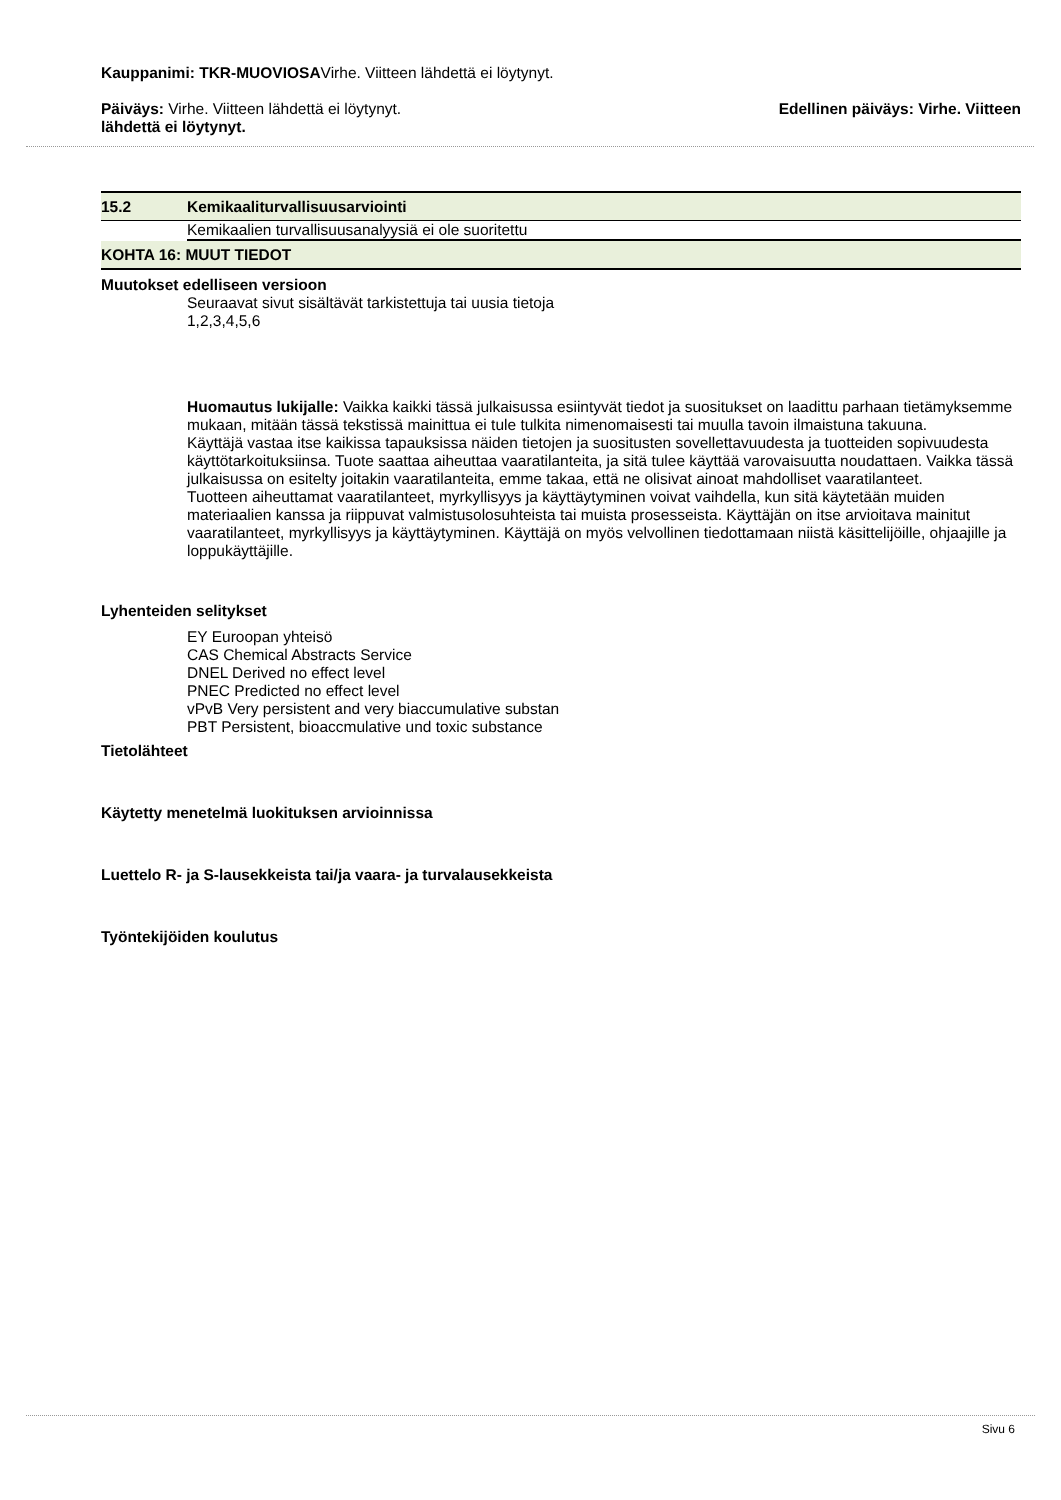Kauppanimi: TKR-MUOVIOSAVirhe. Viitteen lähdettä ei löytynyt.
Päiväys: Virhe. Viitteen lähdettä ei löytynyt. Edellinen päiväys: Virhe. Viitteen
lähdettä ei löytynyt.
15.2 Kemikaaliturvallisuusarviointi
Kemikaalien turvallisuusanalyysiä ei ole suoritettu
KOHTA 16: MUUT TIEDOT
Muutokset edelliseen versioon
Seuraavat sivut sisältävät tarkistettuja tai uusia tietoja
1,2,3,4,5,6
Huomautus lukijalle: Vaikka kaikki tässä julkaisussa esiintyvät tiedot ja suositukset on laadittu parhaan tietämyksemme mukaan, mitään tässä tekstissä mainittua ei tule tulkita nimenomaisesti tai muulla tavoin ilmaistuna takuuna.
Käyttäjä vastaa itse kaikissa tapauksissa näiden tietojen ja suositusten sovellettavuudesta ja tuotteiden sopivuudesta käyttötarkoituksiinsa. Tuote saattaa aiheuttaa vaaratilanteita, ja sitä tulee käyttää varovaisuutta noudattaen. Vaikka tässä julkaisussa on esitelty joitakin vaaratilanteita, emme takaa, että ne olisivat ainoat mahdolliset vaaratilanteet.
Tuotteen aiheuttamat vaaratilanteet, myrkyllisyys ja käyttäytyminen voivat vaihdella, kun sitä käytetään muiden materiaalien kanssa ja riippuvat valmistusolosuhteista tai muista prosesseista. Käyttäjän on itse arvioitava mainitut vaaratilanteet, myrkyllisyys ja käyttäytyminen. Käyttäjä on myös velvollinen tiedottamaan niistä käsittelijöille, ohjaajille ja loppukäyttäjille.
Lyhenteiden selitykset
EY Euroopan yhteisö
CAS Chemical Abstracts Service
DNEL Derived no effect level
PNEC Predicted no effect level
vPvB Very persistent and very biaccumulative substan
PBT Persistent, bioaccmulative und toxic substance
Tietolähteet
Käytetty menetelmä luokituksen arvioinnissa
Luettelo R- ja S-lausekkeista tai/ja vaara- ja turvalausekkeista
Työntekijöiden koulutus
Sivu 6